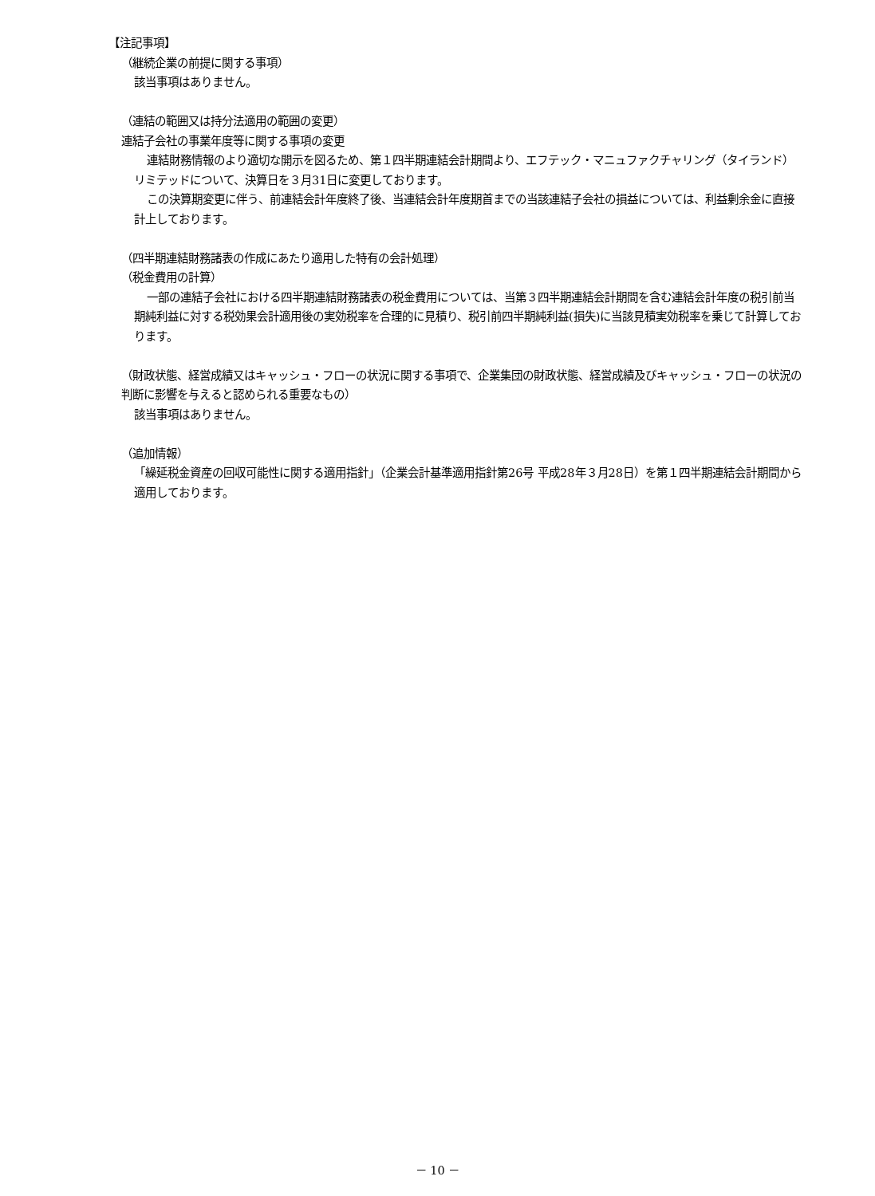【注記事項】
（継続企業の前提に関する事項）
該当事項はありません。
（連結の範囲又は持分法適用の範囲の変更）
連結子会社の事業年度等に関する事項の変更
連結財務情報のより適切な開示を図るため、第１四半期連結会計期間より、エフテック・マニュファクチャリング（タイランド）リミテッドについて、決算日を３月31日に変更しております。
この決算期変更に伴う、前連結会計年度終了後、当連結会計年度期首までの当該連結子会社の損益については、利益剰余金に直接計上しております。
（四半期連結財務諸表の作成にあたり適用した特有の会計処理）
（税金費用の計算）
一部の連結子会社における四半期連結財務諸表の税金費用については、当第３四半期連結会計期間を含む連結会計年度の税引前当期純利益に対する税効果会計適用後の実効税率を合理的に見積り、税引前四半期純利益(損失)に当該見積実効税率を乗じて計算しております。
（財政状態、経営成績又はキャッシュ・フローの状況に関する事項で、企業集団の財政状態、経営成績及びキャッシュ・フローの状況の判断に影響を与えると認められる重要なもの）
該当事項はありません。
（追加情報）
「繰延税金資産の回収可能性に関する適用指針」（企業会計基準適用指針第26号 平成28年３月28日）を第１四半期連結会計期間から適用しております。
－ 10 －